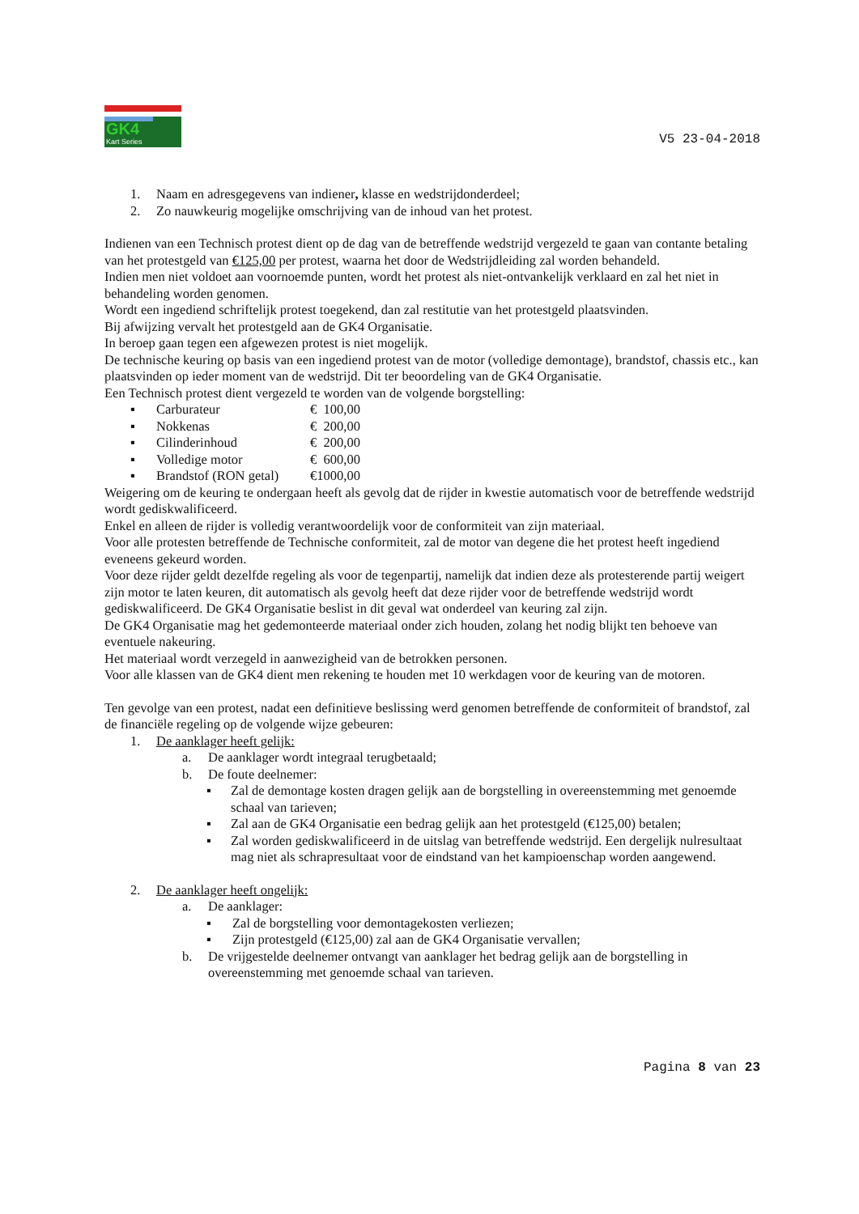GK4
Kart Series
V5 23-04-2018
1. Naam en adresgegevens van indiener, klasse en wedstrijdonderdeel;
2. Zo nauwkeurig mogelijke omschrijving van de inhoud van het protest.
Indienen van een Technisch protest dient op de dag van de betreffende wedstrijd vergezeld te gaan van contante betaling van het protestgeld van €125,00 per protest, waarna het door de Wedstrijdleiding zal worden behandeld.
Indien men niet voldoet aan voornoemde punten, wordt het protest als niet-ontvankelijk verklaard en zal het niet in behandeling worden genomen.
Wordt een ingediend schriftelijk protest toegekend, dan zal restitutie van het protestgeld plaatsvinden.
Bij afwijzing vervalt het protestgeld aan de GK4 Organisatie.
In beroep gaan tegen een afgewezen protest is niet mogelijk.
De technische keuring op basis van een ingediend protest van de motor (volledige demontage), brandstof, chassis etc., kan plaatsvinden op ieder moment van de wedstrijd. Dit ter beoordeling van de GK4 Organisatie.
Een Technisch protest dient vergezeld te worden van de volgende borgstelling:
▪ Carburateur € 100,00
▪ Nokkenas € 200,00
▪ Cilinderinhoud € 200,00
▪ Volledige motor € 600,00
▪ Brandstof (RON getal) €1000,00
Weigering om de keuring te ondergaan heeft als gevolg dat de rijder in kwestie automatisch voor de betreffende wedstrijd wordt gediskwalificeerd.
Enkel en alleen de rijder is volledig verantwoordelijk voor de conformiteit van zijn materiaal.
Voor alle protesten betreffende de Technische conformiteit, zal de motor van degene die het protest heeft ingediend eveneens gekeurd worden.
Voor deze rijder geldt dezelfde regeling als voor de tegenpartij, namelijk dat indien deze als protesterende partij weigert zijn motor te laten keuren, dit automatisch als gevolg heeft dat deze rijder voor de betreffende wedstrijd wordt gediskwalificeerd. De GK4 Organisatie beslist in dit geval wat onderdeel van keuring zal zijn.
De GK4 Organisatie mag het gedemonteerde materiaal onder zich houden, zolang het nodig blijkt ten behoeve van eventuele nakeuring.
Het materiaal wordt verzegeld in aanwezigheid van de betrokken personen.
Voor alle klassen van de GK4 dient men rekening te houden met 10 werkdagen voor de keuring van de motoren.
Ten gevolge van een protest, nadat een definitieve beslissing werd genomen betreffende de conformiteit of brandstof, zal de financiële regeling op de volgende wijze gebeuren:
1. De aanklager heeft gelijk:
a. De aanklager wordt integraal terugbetaald;
b. De foute deelnemer:
▪ Zal de demontage kosten dragen gelijk aan de borgstelling in overeenstemming met genoemde schaal van tarieven;
▪ Zal aan de GK4 Organisatie een bedrag gelijk aan het protestgeld (€125,00) betalen;
▪ Zal worden gediskwalificeerd in de uitslag van betreffende wedstrijd. Een dergelijk nulresultaat mag niet als schrapresultaat voor de eindstand van het kampioenschap worden aangewend.
2. De aanklager heeft ongelijk:
a. De aanklager:
▪ Zal de borgstelling voor demontagekosten verliezen;
▪ Zijn protestgeld (€125,00) zal aan de GK4 Organisatie vervallen;
b. De vrijgestelde deelnemer ontvangt van aanklager het bedrag gelijk aan de borgstelling in overeenstemming met genoemde schaal van tarieven.
Pagina 8 van 23